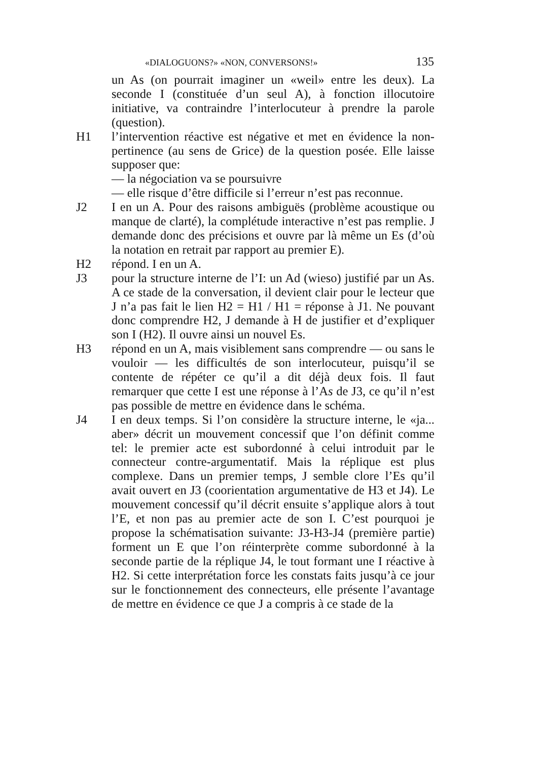«DIALOGUONS?» «NON, CONVERSONS!» 135
un As (on pourrait imaginer un «weil» entre les deux). La seconde I (constituée d’un seul A), à fonction illocutoire initiative, va contraindre l’interlocuteur à prendre la parole (question).
H1 l’intervention réactive est négative et met en évidence la non-pertinence (au sens de Grice) de la question posée. Elle laisse supposer que:
— la négociation va se poursuivre
— elle risque d’être difficile si l’erreur n’est pas reconnue.
J2 I en un A. Pour des raisons ambiguës (problème acoustique ou manque de clarté), la complétude interactive n’est pas remplie. J demande donc des précisions et ouvre par là même un Es (d’où la notation en retrait par rapport au premier E).
H2 répond. I en un A.
J3 pour la structure interne de l’I: un Ad (wieso) justifié par un As. A ce stade de la conversation, il devient clair pour le lecteur que J n’a pas fait le lien H2 = H1 / H1 = réponse à J1. Ne pouvant donc comprendre H2, J demande à H de justifier et d’expliquer son I (H2). Il ouvre ainsi un nouvel Es.
H3 répond en un A, mais visiblement sans comprendre — ou sans le vouloir — les difficultés de son interlocuteur, puisqu’il se contente de répéter ce qu’il a dit déjà deux fois. Il faut remarquer que cette I est une réponse à l’As de J3, ce qu’il n’est pas possible de mettre en évidence dans le schéma.
J4 I en deux temps. Si l’on considère la structure interne, le «ja... aber» décrit un mouvement concessif que l’on définit comme tel: le premier acte est subordonné à celui introduit par le connecteur contre-argumentatif. Mais la réplique est plus complexe. Dans un premier temps, J semble clore l’Es qu’il avait ouvert en J3 (coorientation argumentative de H3 et J4). Le mouvement concessif qu’il décrit ensuite s’applique alors à tout l’E, et non pas au premier acte de son I. C’est pourquoi je propose la schématisation suivante: J3-H3-J4 (première partie) forment un E que l’on réinterprète comme subordonné à la seconde partie de la réplique J4, le tout formant une I réactive à H2. Si cette interprétation force les constats faits jusqu’à ce jour sur le fonctionnement des connecteurs, elle présente l’avantage de mettre en évidence ce que J a compris à ce stade de la